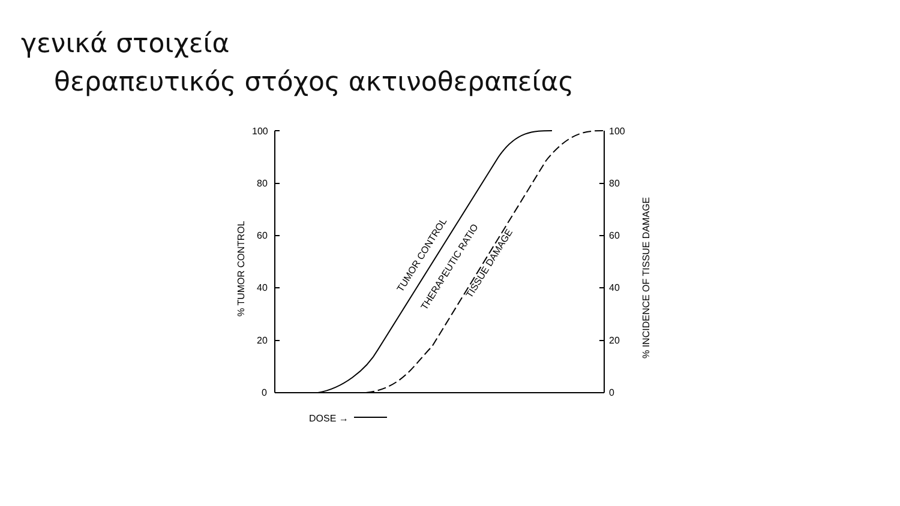γενικά στοιχεία
θεραπευτικός στόχος ακτινοθεραπείας
100
80
60
40
20
0
100
80
60
40
20
0
DOSE →
% TUMOR CONTROL
% INCIDENCE OF TISSUE DAMAGE
TUMOR CONTROL
THERAPEUTIC RATIO
TISSUE DAMAGE